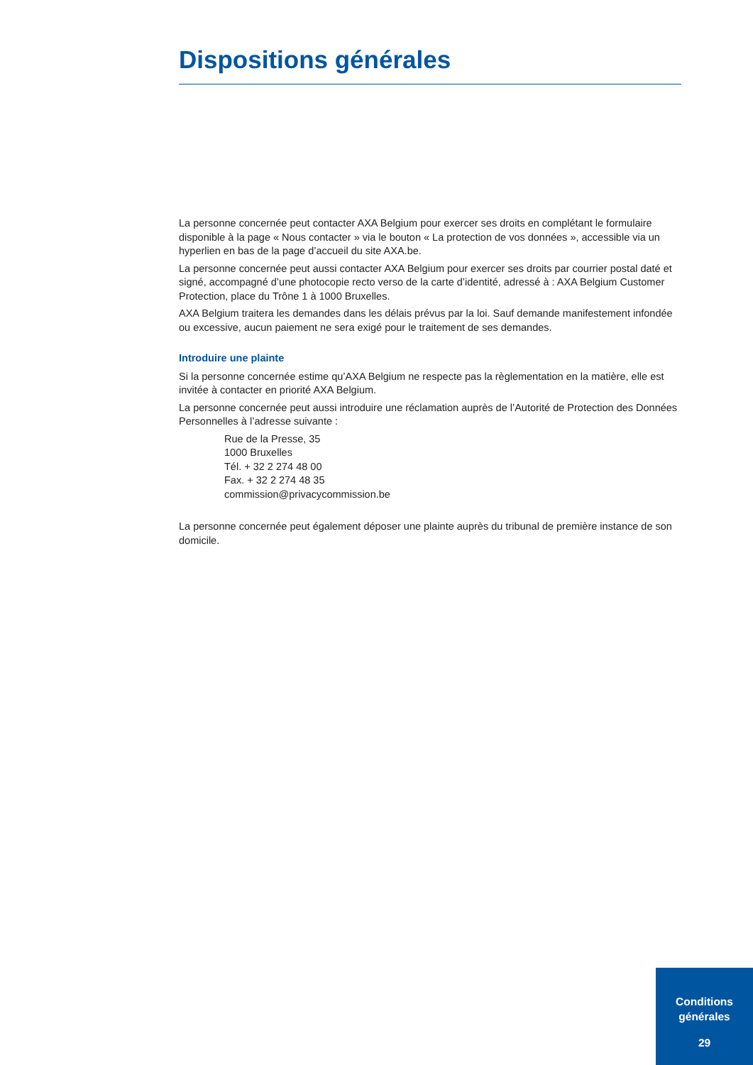Dispositions générales
La personne concernée peut contacter AXA Belgium pour exercer ses droits en complétant le formulaire disponible à la page « Nous contacter » via le bouton « La protection de vos données », accessible via un hyperlien en bas de la page d’accueil du site AXA.be.
La personne concernée peut aussi contacter AXA Belgium pour exercer ses droits par courrier postal daté et signé, accompagné d’une photocopie recto verso de la carte d’identité, adressé à : AXA Belgium Customer Protection, place du Trône 1 à 1000 Bruxelles.
AXA Belgium traitera les demandes dans les délais prévus par la loi. Sauf demande manifestement infondée ou excessive, aucun paiement ne sera exigé pour le traitement de ses demandes.
Introduire une plainte
Si la personne concernée estime qu’AXA Belgium ne respecte pas la règlementation en la matière, elle est invitée à contacter en priorité AXA Belgium.
La personne concernée peut aussi introduire une réclamation auprès de l’Autorité de Protection des Données Personnelles à l’adresse suivante :
Rue de la Presse, 35
1000 Bruxelles
Tél. + 32 2 274 48 00
Fax. + 32 2 274 48 35
commission@privacycommission.be
La personne concernée peut également déposer une plainte auprès du tribunal de première instance de son domicile.
Conditions
générales
29